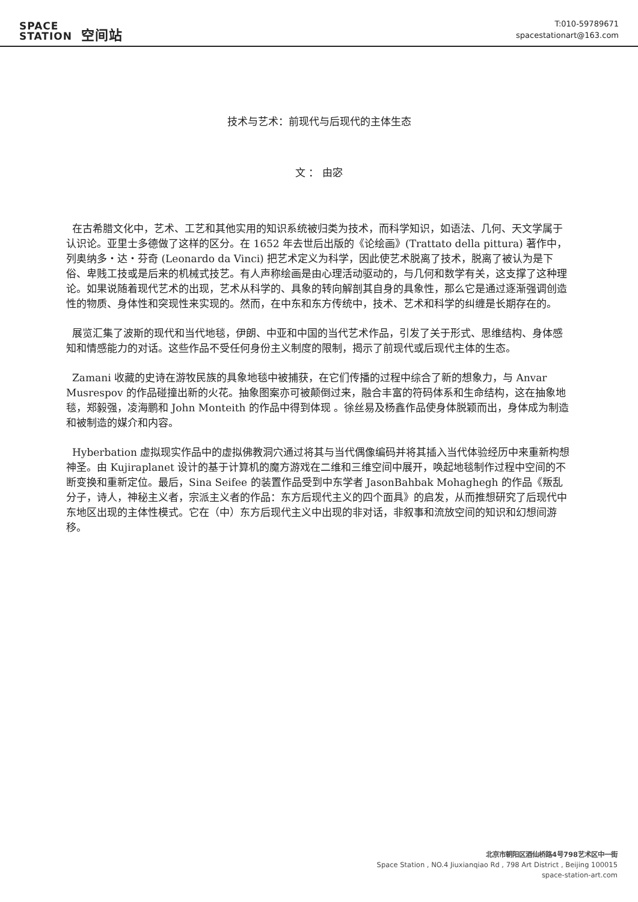SPACE
STATION 空间站
T:010-59789671
spacestationart@163.com
技术与艺术：前现代与后现代的主体生态
文 ： 由宓
在古希腊文化中，艺术、工艺和其他实用的知识系统被归类为技术，而科学知识，如语法、几何、天文学属于认识论。亚里士多德做了这样的区分。在 1652 年去世后出版的《论绘画》(Trattato della pittura) 著作中，列奥纳多・达・芬奇 (Leonardo da Vinci) 把艺术定义为科学，因此使艺术脱离了技术，脱离了被认为是下俗、卑贱工技或是后来的机械式技艺。有人声称绘画是由心理活动驱动的，与几何和数学有关，这支撑了这种理论。如果说随着现代艺术的出现，艺术从科学的、具象的转向解剖其自身的具象性，那么它是通过逐渐强调创造性的物质、身体性和突现性来实现的。然而，在中东和东方传统中，技术、艺术和科学的纠缠是长期存在的。
展览汇集了波斯的现代和当代地毯，伊朗、中亚和中国的当代艺术作品，引发了关于形式、思维结构、身体感知和情感能力的对话。这些作品不受任何身份主义制度的限制，揭示了前现代或后现代主体的生态。
Zamani 收藏的史诗在游牧民族的具象地毯中被捕获，在它们传播的过程中综合了新的想象力，与 Anvar Musrespov 的作品碰撞出新的火花。抽象图案亦可被颠倒过来，融合丰富的符码体系和生命结构，这在抽象地毯，郑毅强，凌海鹏和 John Monteith 的作品中得到体现 。徐丝易及杨鑫作品使身体脱颖而出，身体成为制造和被制造的媒介和内容。
Hyberbation 虚拟现实作品中的虚拟佛教洞穴通过将其与当代偶像编码并将其插入当代体验经历中来重新构想神圣。由 Kujiraplanet 设计的基于计算机的魔方游戏在二维和三维空间中展开，唤起地毯制作过程中空间的不断变换和重新定位。最后，Sina Seifee 的装置作品受到中东学者 JasonBahbak Mohaghegh 的作品《叛乱分子，诗人，神秘主义者，宗派主义者的作品：东方后现代主义的四个面具》的启发，从而推想研究了后现代中东地区出现的主体性模式。它在（中）东方后现代主义中出现的非对话，非叙事和流放空间的知识和幻想间游移。
北京市朝阳区酒仙桥路4号798艺术区中一街
Space Station , NO.4 Jiuxianqiao Rd , 798 Art District , Beijing 100015
space-station-art.com